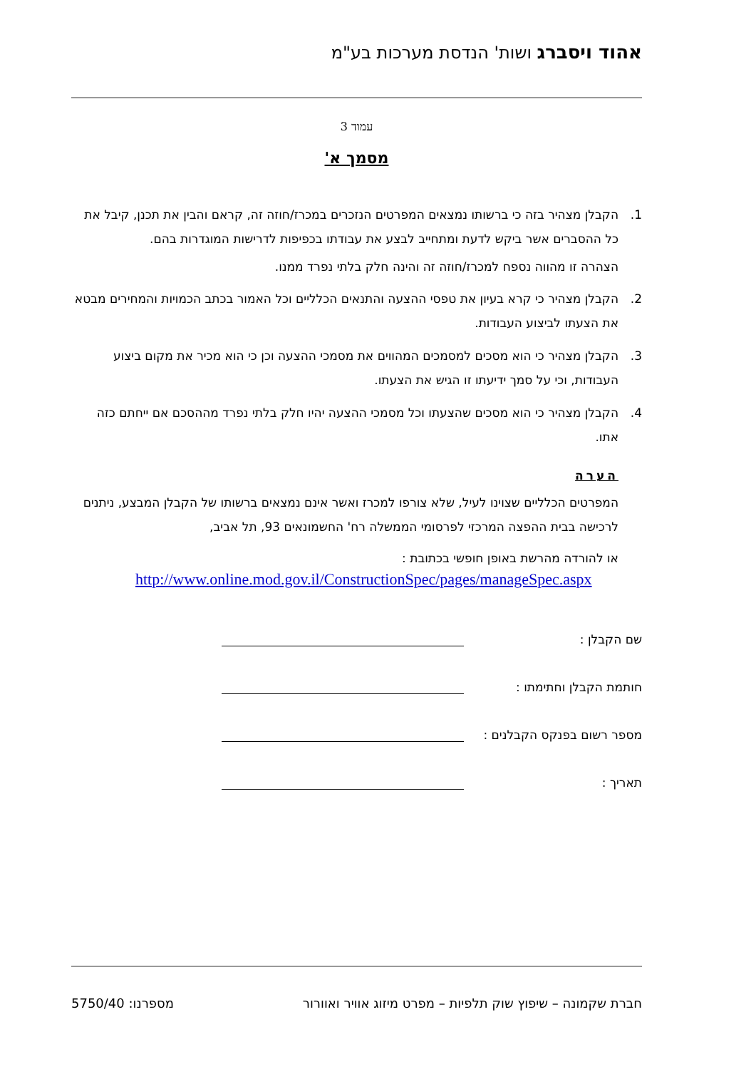אהוד ויסברג ושות' הנדסת מערכות בע"מ
עמוד 3
מסמך א'
1. הקבלן מצהיר בזה כי ברשותו נמצאים המפרטים הנזכרים במכרז/חוזה זה, קראם והבין את תכנן, קיבל את כל ההסברים אשר ביקש לדעת ומתחייב לבצע את עבודתו בכפיפות לדרישות המוגדרות בהם.
הצהרה זו מהווה נספח למכרז/חוזה זה והינה חלק בלתי נפרד ממנו.
2. הקבלן מצהיר כי קרא בעיון את טפסי ההצעה והתנאים הכלליים וכל האמור בכתב הכמויות והמחירים מבטא את הצעתו לביצוע העבודות.
3. הקבלן מצהיר כי הוא מסכים למסמכים המהווים את מסמכי ההצעה וכן כי הוא מכיר את מקום ביצוע העבודות, וכי על סמך ידיעתו זו הגיש את הצעתו.
4. הקבלן מצהיר כי הוא מסכים שהצעתו וכל מסמכי ההצעה יהיו חלק בלתי נפרד מההסכם אם ייחתם כזה אתו.
הערה
המפרטים הכלליים שצוינו לעיל, שלא צורפו למכרז ואשר אינם נמצאים ברשותו של הקבלן המבצע, ניתנים לרכישה בבית ההפצה המרכזי לפרסומי הממשלה רח' החשמונאים 93, תל אביב,
או להורדה מהרשת באופן חופשי בכתובת :
http://www.online.mod.gov.il/ConstructionSpec/pages/manageSpec.aspx
שם הקבלן :
חותמת הקבלן וחתימתו :
מספר רשום בפנקס הקבלנים :
תאריך :
חברת שקמונה – שיפוץ שוק תלפיות – מפרט מיזוג אוויר ואוורור מספרנו: 5750/40